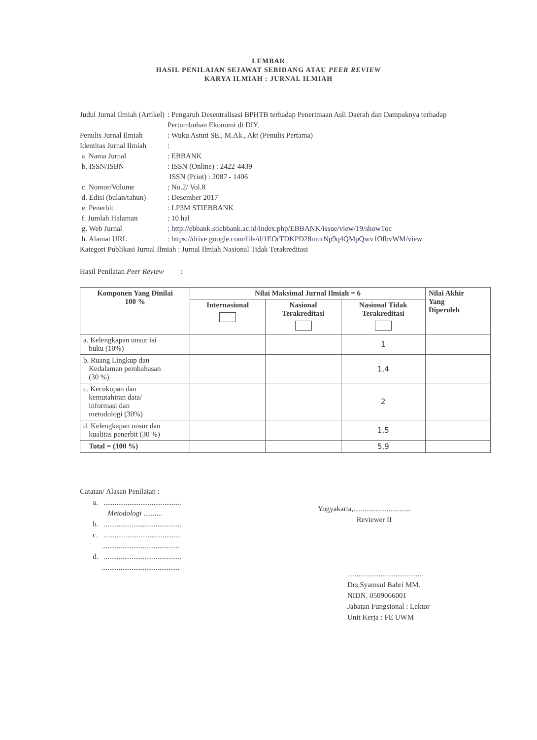LEMBAR
HASIL PENILAIAN SEJAWAT SEBIDANG ATAU PEER REVIEW
KARYA ILMIAH : JURNAL ILMIAH
| Judul Jurnal Ilmiah (Artikel) | : Pengaruh Desentralisasi BPHTB terhadap Penerimaan Asli Daerah dan Dampaknya terhadap Pertumbuhan Ekonomi di DIY. |
| Penulis Jurnal Ilmiah | : Wuku Astuti SE., M.Ak., Akt (Penulis Pertama) |
| Identitas Jurnal Ilmiah | : |
| a. Nama Jurnal | : EBBANK |
| b. ISSN/ISBN | : ISSN (Online) : 2422-4439 ISSN (Print) : 2087 - 1406 |
| c. Nomor/Volume | : No.2/ Vol.8 |
| d. Edisi (bulan/tahun) | : Desember 2017 |
| e. Penerbit | : LP3M STIEBBANK |
| f. Jumlah Halaman | : 10 hal |
| g. Web Jurnal | : http://ebbank.stiebbank.ac.id/index.php/EBBANK/issue/view/19/showToc |
| h. Alamat URL | : https://drive.google.com/file/d/1EOrTDKPD28murNp9q4QMpQwv1OfbvWM/view |
| Kategori Publikasi Jurnal Ilmiah : Jurnal Ilmiah Nasional Tidak Terakreditasi | |
Hasil Penilaian Peer Review :
| Komponen Yang Dinilai 100 % | Nilai Maksimal Jurnal Ilmiah = 6 | | | Nilai Akhir Yang Diperoleh |
| --- | --- | --- | --- | --- |
| | Internasional | Nasional Terakreditasi | Nasional Tidak Terakreditasi | |
| a. Kelengkapan unsur isi buku (10%) | | | 1 | |
| b. Ruang Lingkup dan Kedalaman pembahasan (30 %) | | | 1,4 | |
| c. Kecukupan dan kemutahiran data/ informasi dan metodologi (30%) | | | 2 | |
| d. Kelengkapan unsur dan kualitas penerbit (30 %) | | | 1,5 | |
| Total = (100 %) | | | 5,9 | |
Catatan/ Alasan Penilaian :
a. ..........................................
Metodologi ..........
b. ..........................................
c. ..........................................
..........................................
d. ..........................................
..........................................
Yogyakarta,...............................
Reviewer II
.........................................
Drs.Syamsul Bahri MM.
NIDN. 0509066001
Jabatan Fungsional : Lektor
Unit Kerja : FE UWM